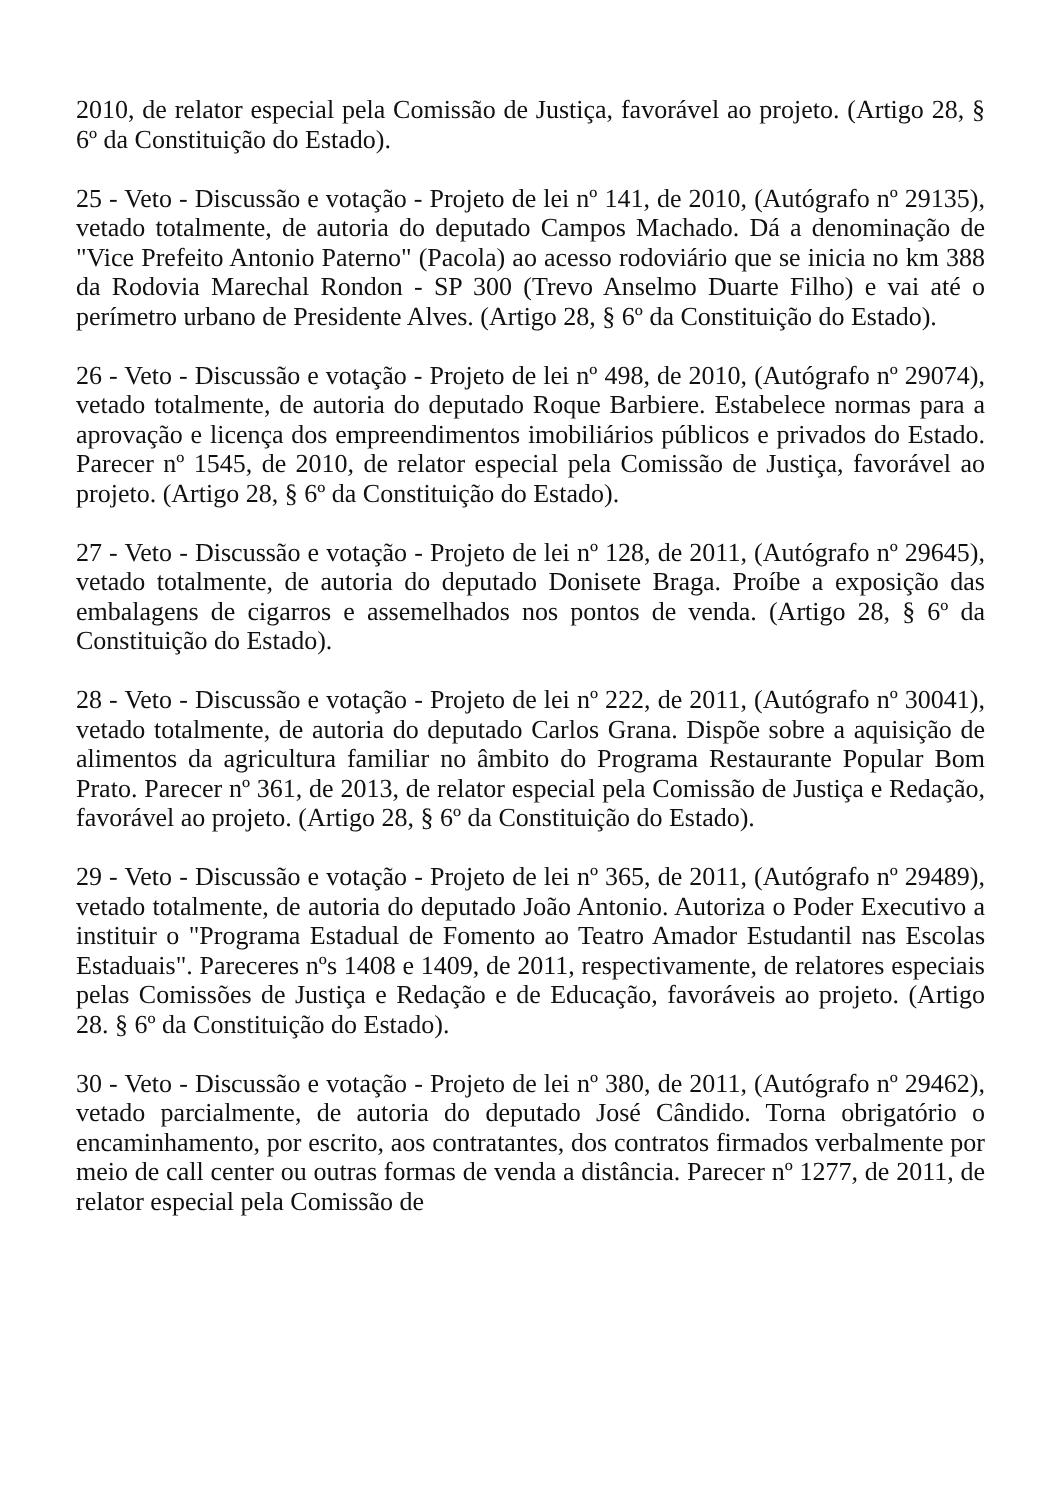2010, de relator especial pela Comissão de Justiça, favorável ao projeto. (Artigo 28, § 6º da Constituição do Estado).
25 - Veto - Discussão e votação - Projeto de lei nº 141, de 2010, (Autógrafo nº 29135), vetado totalmente, de autoria do deputado Campos Machado. Dá a denominação de "Vice Prefeito Antonio Paterno" (Pacola) ao acesso rodoviário que se inicia no km 388 da Rodovia Marechal Rondon - SP 300 (Trevo Anselmo Duarte Filho) e vai até o perímetro urbano de Presidente Alves. (Artigo 28, § 6º da Constituição do Estado).
26 - Veto - Discussão e votação - Projeto de lei nº 498, de 2010, (Autógrafo nº 29074), vetado totalmente, de autoria do deputado Roque Barbiere. Estabelece normas para a aprovação e licença dos empreendimentos imobiliários públicos e privados do Estado. Parecer nº 1545, de 2010, de relator especial pela Comissão de Justiça, favorável ao projeto. (Artigo 28, § 6º da Constituição do Estado).
27 - Veto - Discussão e votação - Projeto de lei nº 128, de 2011, (Autógrafo nº 29645), vetado totalmente, de autoria do deputado Donisete Braga. Proíbe a exposição das embalagens de cigarros e assemelhados nos pontos de venda. (Artigo 28, § 6º da Constituição do Estado).
28 - Veto - Discussão e votação - Projeto de lei nº 222, de 2011, (Autógrafo nº 30041), vetado totalmente, de autoria do deputado Carlos Grana. Dispõe sobre a aquisição de alimentos da agricultura familiar no âmbito do Programa Restaurante Popular Bom Prato. Parecer nº 361, de 2013, de relator especial pela Comissão de Justiça e Redação, favorável ao projeto. (Artigo 28, § 6º da Constituição do Estado).
29 - Veto - Discussão e votação - Projeto de lei nº 365, de 2011, (Autógrafo nº 29489), vetado totalmente, de autoria do deputado João Antonio. Autoriza o Poder Executivo a instituir o "Programa Estadual de Fomento ao Teatro Amador Estudantil nas Escolas Estaduais". Pareceres nºs 1408 e 1409, de 2011, respectivamente, de relatores especiais pelas Comissões de Justiça e Redação e de Educação, favoráveis ao projeto. (Artigo 28. § 6º da Constituição do Estado).
30 - Veto - Discussão e votação - Projeto de lei nº 380, de 2011, (Autógrafo nº 29462), vetado parcialmente, de autoria do deputado José Cândido. Torna obrigatório o encaminhamento, por escrito, aos contratantes, dos contratos firmados verbalmente por meio de call center ou outras formas de venda a distância. Parecer nº 1277, de 2011, de relator especial pela Comissão de